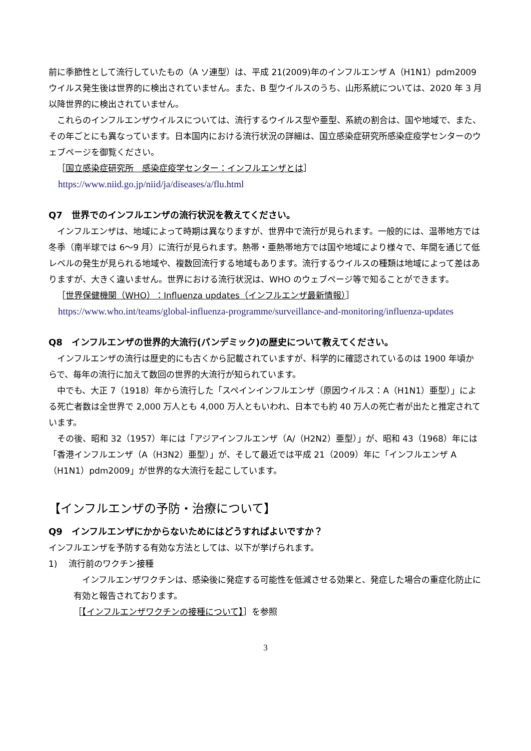前に季節性として流行していたもの（A ソ連型）は、平成 21(2009)年のインフルエンザ A（H1N1）pdm2009 ウイルス発生後は世界的に検出されていません。また、B 型ウイルスのうち、山形系統については、2020 年 3 月以降世界的に検出されていません。
これらのインフルエンザウイルスについては、流行するウイルス型や亜型、系統の割合は、国や地域で、また、その年ごとにも異なっています。日本国内における流行状況の詳細は、国立感染症研究所感染症疫学センターのウェブページを御覧ください。
［国立感染症研究所　感染症疫学センター：インフルエンザとは］
https://www.niid.go.jp/niid/ja/diseases/a/flu.html
Q7　世界でのインフルエンザの流行状況を教えてください。
インフルエンザは、地域によって時期は異なりますが、世界中で流行が見られます。一般的には、温帯地方では冬季（南半球では 6～9 月）に流行が見られます。熱帯・亜熱帯地方では国や地域により様々で、年間を通じて低レベルの発生が見られる地域や、複数回流行する地域もあります。流行するウイルスの種類は地域によって差はありますが、大きく違いません。世界における流行状況は、WHO のウェブページ等で知ることができます。
［世界保健機関（WHO）：Influenza updates（インフルエンザ最新情報）］
https://www.who.int/teams/global-influenza-programme/surveillance-and-monitoring/influenza-updates
Q8　インフルエンザの世界的大流行(パンデミック)の歴史について教えてください。
インフルエンザの流行は歴史的にも古くから記載されていますが、科学的に確認されているのは 1900 年頃からで、毎年の流行に加えて数回の世界的大流行が知られています。
中でも、大正 7（1918）年から流行した「スペインインフルエンザ（原因ウイルス：A（H1N1）亜型）」による死亡者数は全世界で 2,000 万人とも 4,000 万人ともいわれ、日本でも約 40 万人の死亡者が出たと推定されています。
その後、昭和 32（1957）年には「アジアインフルエンザ（A/（H2N2）亜型）」が、昭和 43（1968）年には「香港インフルエンザ（A（H3N2）亜型）」が、そして最近では平成 21（2009）年に「インフルエンザ A（H1N1）pdm2009」が世界的な大流行を起こしています。
【インフルエンザの予防・治療について】
Q9　インフルエンザにかからないためにはどうすればよいですか？
インフルエンザを予防する有効な方法としては、以下が挙げられます。
1)　 流行前のワクチン接種
インフルエンザワクチンは、感染後に発症する可能性を低減させる効果と、発症した場合の重症化防止に有効と報告されております。
［【インフルエンザワクチンの接種について】］を参照
3